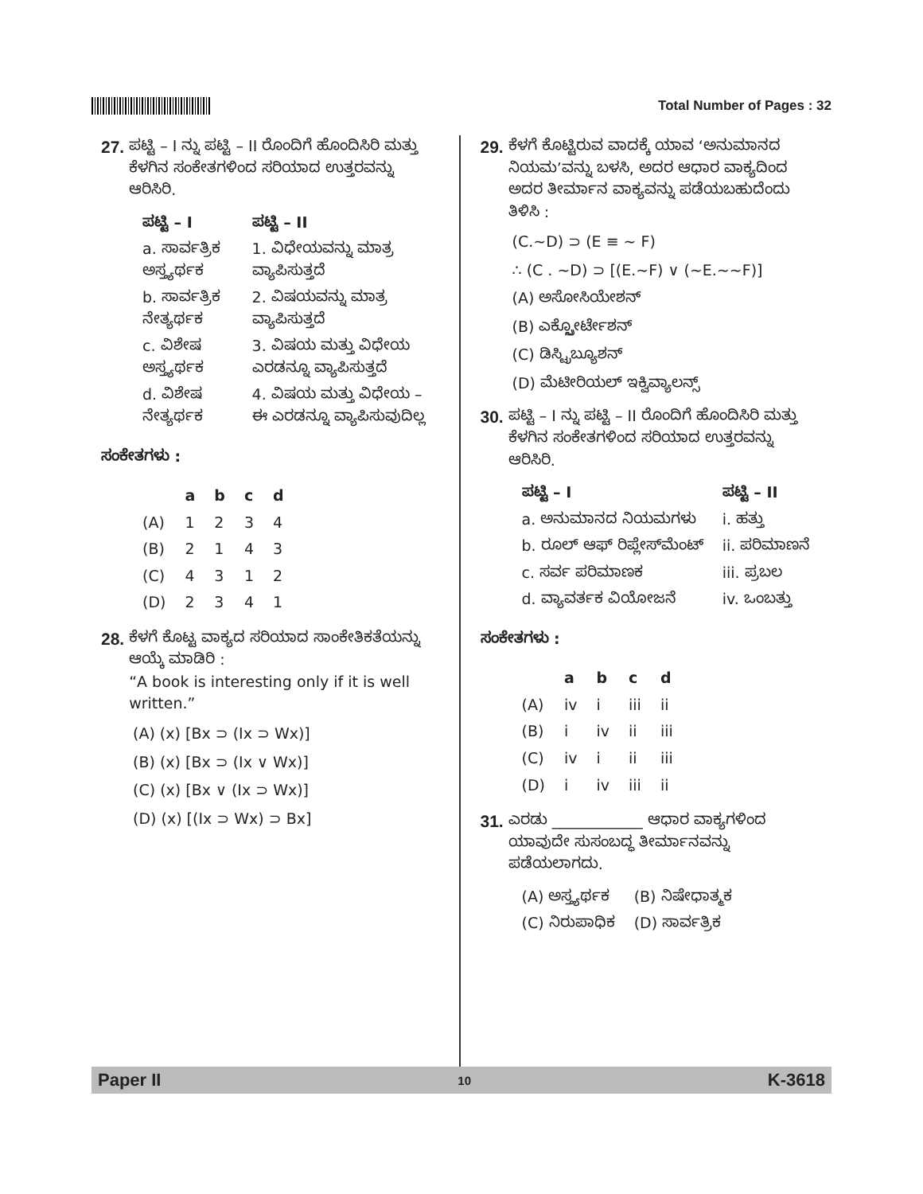Total Number of Pages : 32
27. ಪಟ್ಟಿ – I ನ್ನು ಪಟ್ಟಿ – II ರೊಂದಿಗೆ ಹೊಂದಿಸಿರಿ ಮತ್ತು ಕೆಳಗಿನ ಸಂಕೇತಗಳಿಂದ ಸರಿಯಾದ ಉತ್ತರವನ್ನು ಆರಿಸಿರಿ.
| ಪಟ್ಟಿ – I | ಪಟ್ಟಿ – II |
| --- | --- |
| a. ಸಾರ್ವತ್ರಿಕ ಅಸ್ತ್ಯರ್ಥಕ | 1. ವಿಧೇಯವನ್ನು ಮಾತ್ರ ವ್ಯಾಪಿಸುತ್ತದೆ |
| b. ಸಾರ್ವತ್ರಿಕ ನೇತ್ಯರ್ಥಕ | 2. ವಿಷಯವನ್ನು ಮಾತ್ರ ವ್ಯಾಪಿಸುತ್ತದೆ |
| c. ವಿಶೇಷ ಅಸ್ತ್ಯರ್ಥಕ | 3. ವಿಷಯ ಮತ್ತು ವಿಧೇಯ ಎರಡನ್ನೂ ವ್ಯಾಪಿಸುತ್ತದೆ |
| d. ವಿಶೇಷ ನೇತ್ಯರ್ಥಕ | 4. ವಿಷಯ ಮತ್ತು ವಿಧೇಯ – ಈ ಎರಡನ್ನೂ ವ್ಯಾಪಿಸುವುದಿಲ್ಲ |
ಸಂಕೇತಗಳು :
| | a | b | c | d |
| --- | --- | --- | --- | --- |
| (A) | 1 | 2 | 3 | 4 |
| (B) | 2 | 1 | 4 | 3 |
| (C) | 4 | 3 | 1 | 2 |
| (D) | 2 | 3 | 4 | 1 |
28. ಕೆಳಗೆ ಕೊಟ್ಟ ವಾಕ್ಯದ ಸರಿಯಾದ ಸಾಂಕೇತಿಕತೆಯನ್ನು ಆಯ್ಕೆ ಮಾಡಿರಿ :
“A book is interesting only if it is well written.”
(A) (x) [Bx ⊃ (Ix ⊃ Wx)]
(B) (x) [Bx ⊃ (Ix ∨ Wx)]
(C) (x) [Bx ∨ (Ix ⊃ Wx)]
(D) (x) [(Ix ⊃ Wx) ⊃ Bx]
29. ಕೆಳಗೆ ಕೊಟ್ಟಿರುವ ವಾದಕ್ಕೆ ಯಾವ ‘ಅನುಮಾನದ ನಿಯಮ’ವನ್ನು ಬಳಸಿ, ಅದರ ಆಧಾರ ವಾಕ್ಯದಿಂದ ಅದರ ತೀರ್ಮಾನ ವಾಕ್ಯವನ್ನು ಪಡೆಯಬಹುದೆಂದು ತಿಳಿಸಿ :
(C.~D) ⊃ (E ≡ ~ F)
∴ (C . ~D) ⊃ [(E.~F) ∨ (~E.~~F)]
(A) ಅಸೋಸಿಯೇಶನ್
(B) ಎಕ್ಸ್ಪೋರ್ಟೇಶನ್
(C) ಡಿಸ್ಟ್ರಿಬ್ಯೂಶನ್
(D) ಮೆಟೀರಿಯಲ್ ಇಕ್ವಿವ್ಯಾಲನ್ಸ್
30. ಪಟ್ಟಿ – I ನ್ನು ಪಟ್ಟಿ – II ರೊಂದಿಗೆ ಹೊಂದಿಸಿರಿ ಮತ್ತು ಕೆಳಗಿನ ಸಂಕೇತಗಳಿಂದ ಸರಿಯಾದ ಉತ್ತರವನ್ನು ಆರಿಸಿರಿ.
| ಪಟ್ಟಿ – I | ಪಟ್ಟಿ – II |
| --- | --- |
| a. ಅನುಮಾನದ ನಿಯಮಗಳು | i. ಹತ್ತು |
| b. ರೂಲ್ ಆಫ್ ರಿಪ್ಲೇಸ್‌ಮೆಂಟ್ | ii. ಪರಿಮಾಣನೆ |
| c. ಸರ್ವ ಪರಿಮಾಣಕ | iii. ಪ್ರಬಲ |
| d. ವ್ಯಾವರ್ತಕ ವಿಯೋಜನೆ | iv. ಒಂಬತ್ತು |
ಸಂಕೇತಗಳು :
| | a | b | c | d |
| --- | --- | --- | --- | --- |
| (A) | iv | i | iii | ii |
| (B) | i | iv | ii | iii |
| (C) | iv | i | ii | iii |
| (D) | i | iv | iii | ii |
31. ಎರಡು ____________ ಆಧಾರ ವಾಕ್ಯಗಳಿಂದ ಯಾವುದೇ ಸುಸಂಬದ್ಧ ತೀರ್ಮಾನವನ್ನು ಪಡೆಯಲಾಗದು.
| (A) ಅಸ್ತ್ಯರ್ಥಕ | (B) ನಿಷೇಧಾತ್ಮಕ |
| (C) ನಿರುಪಾಧಿಕ | (D) ಸಾರ್ವತ್ರಿಕ |
Paper II 10 K-3618